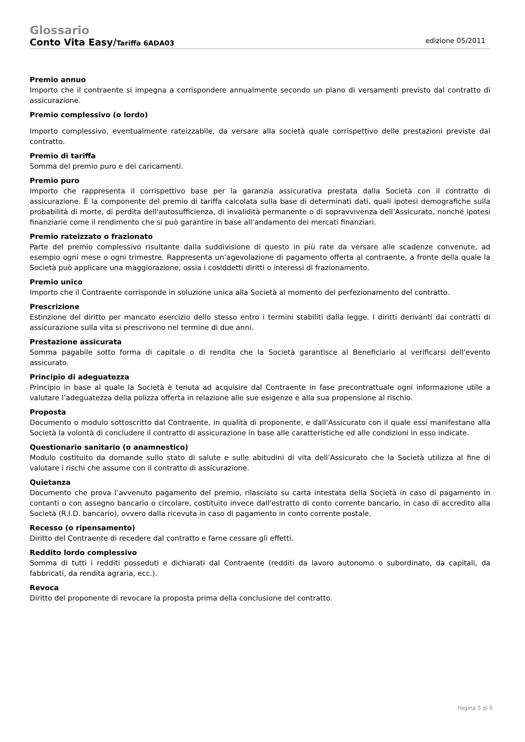Glossario
Conto Vita Easy/Tariffa 6ADA03 edizione 05/2011
Premio annuo
Importo che il contraente si impegna a corrispondere annualmente secondo un piano di versamenti previsto dal contratto di assicurazione.
Premio complessivo (o lordo)
Importo complessivo, eventualmente rateizzabile, da versare alla società quale corrispettivo delle prestazioni previste dal contratto.
Premio di tariffa
Somma del premio puro e dei caricamenti.
Premio puro
Importo che rappresenta il corrispettivo base per la garanzia assicurativa prestata dalla Società con il contratto di assicurazione. È la componente del premio di tariffa calcolata sulla base di determinati dati, quali ipotesi demografiche sulla probabilità di morte, di perdita dell'autosufficienza, di invalidità permanente o di sopravvivenza dell’Assicurato, nonché ipotesi finanziarie come il rendimento che si può garantire in base all’andamento dei mercati finanziari.
Premio rateizzato o frazionato
Parte del premio complessivo risultante dalla suddivisione di questo in più rate da versare alle scadenze convenute, ad esempio ogni mese o ogni trimestre. Rappresenta un’agevolazione di pagamento offerta al contraente, a fronte della quale la Società può applicare una maggiorazione, ossia i cosiddetti diritti o interessi di frazionamento.
Premio unico
Importo che il Contraente corrisponde in soluzione unica alla Società al momento del perfezionamento del contratto.
Prescrizione
Estinzione del diritto per mancato esercizio dello stesso entro i termini stabiliti dalla legge. I diritti derivanti dai contratti di assicurazione sulla vita si prescrivono nel termine di due anni.
Prestazione assicurata
Somma pagabile sotto forma di capitale o di rendita che la Società garantisce al Beneficiario al verificarsi dell'evento assicurato.
Principio di adeguatezza
Principio in base al quale la Società è tenuta ad acquisire dal Contraente in fase precontrattuale ogni informazione utile a valutare l’adeguatezza della polizza offerta in relazione alle sue esigenze e alla sua propensione al rischio.
Proposta
Documento o modulo sottoscritto dal Contraente, in qualità di proponente, e dall’Assicurato con il quale essi manifestano alla Società la volontà di concludere il contratto di assicurazione in base alle caratteristiche ed alle condizioni in esso indicate.
Questionario sanitario (o anamnestico)
Modulo costituito da domande sullo stato di salute e sulle abitudini di vita dell’Assicurato che la Società utilizza al fine di valutare i rischi che assume con il contratto di assicurazione.
Quietanza
Documento che prova l’avvenuto pagamento del premio, rilasciato su carta intestata della Società in caso di pagamento in contanti o con assegno bancario o circolare, costituito invece dall'estratto di conto corrente bancario, in caso di accredito alla Società (R.I.D. bancario), ovvero dalla ricevuta in caso di pagamento in conto corrente postale.
Recesso (o ripensamento)
Diritto del Contraente di recedere dal contratto e farne cessare gli effetti.
Reddito lordo complessivo
Somma di tutti i redditi posseduti e dichiarati dal Contraente (redditi da lavoro autonomo o subordinato, da capitali, da fabbricati, da rendita agraria, ecc.).
Revoca
Diritto del proponente di revocare la proposta prima della conclusione del contratto.
Pagina 5 di 6